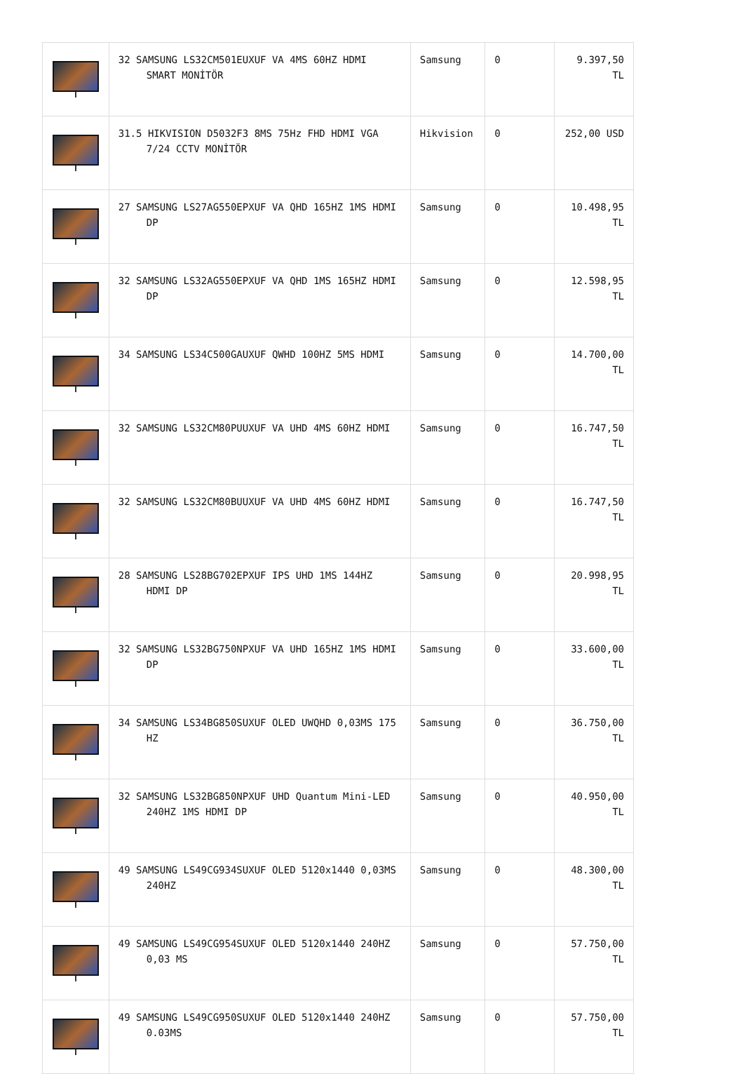| | 32 SAMSUNG LS32CM501EUXUF VA 4MS 60HZ HDMI SMART MONİTÖR | Samsung | 0 | 9.397,50 TL |
| | 31.5 HIKVISION D5032F3 8MS 75Hz FHD HDMI VGA 7/24 CCTV MONİTÖR | Hikvision | 0 | 252,00 USD |
| | 27 SAMSUNG LS27AG550EPXUF VA QHD 165HZ 1MS HDMI DP | Samsung | 0 | 10.498,95 TL |
| | 32 SAMSUNG LS32AG550EPXUF VA QHD 1MS 165HZ HDMI DP | Samsung | 0 | 12.598,95 TL |
| | 34 SAMSUNG LS34C500GAUXUF QWHD 100HZ 5MS HDMI | Samsung | 0 | 14.700,00 TL |
| | 32 SAMSUNG LS32CM80PUUXUF VA UHD 4MS 60HZ HDMI | Samsung | 0 | 16.747,50 TL |
| | 32 SAMSUNG LS32CM80BUUXUF VA UHD 4MS 60HZ HDMI | Samsung | 0 | 16.747,50 TL |
| | 28 SAMSUNG LS28BG702EPXUF IPS UHD 1MS 144HZ HDMI DP | Samsung | 0 | 20.998,95 TL |
| | 32 SAMSUNG LS32BG750NPXUF VA UHD 165HZ 1MS HDMI DP | Samsung | 0 | 33.600,00 TL |
| | 34 SAMSUNG LS34BG850SUXUF OLED UWQHD 0,03MS 175 HZ | Samsung | 0 | 36.750,00 TL |
| | 32 SAMSUNG LS32BG850NPXUF UHD Quantum Mini-LED 240HZ 1MS HDMI DP | Samsung | 0 | 40.950,00 TL |
| | 49 SAMSUNG LS49CG934SUXUF OLED 5120x1440 0,03MS 240HZ | Samsung | 0 | 48.300,00 TL |
| | 49 SAMSUNG LS49CG954SUXUF OLED 5120x1440 240HZ 0,03 MS | Samsung | 0 | 57.750,00 TL |
| | 49 SAMSUNG LS49CG950SUXUF OLED 5120x1440 240HZ 0.03MS | Samsung | 0 | 57.750,00 TL |